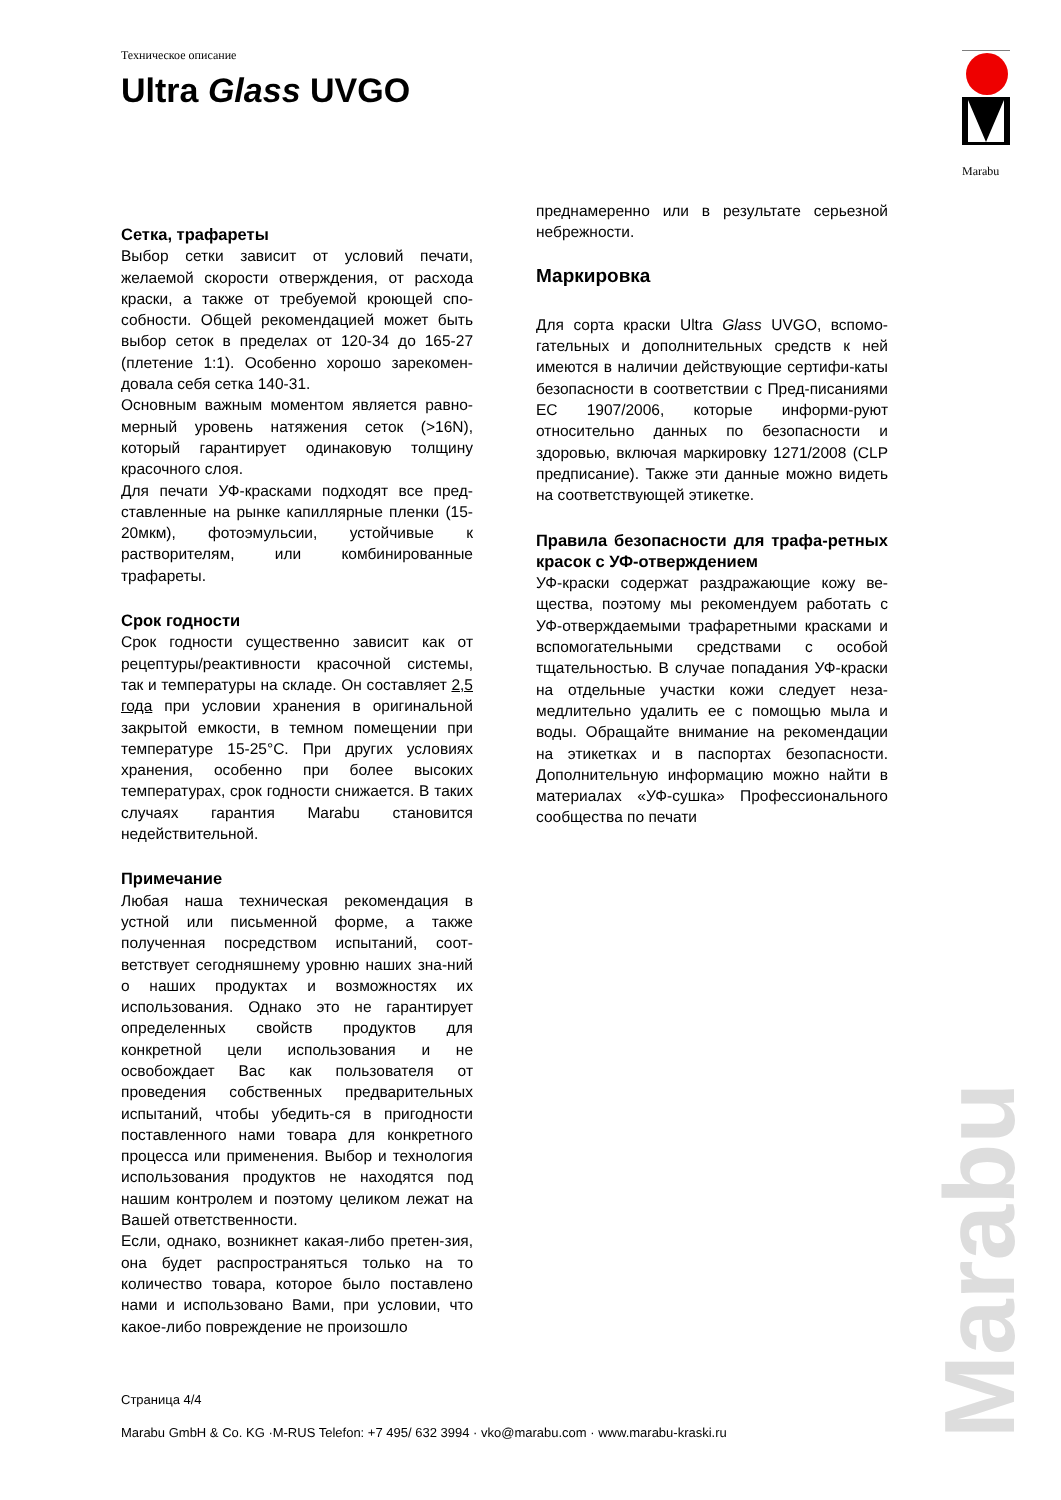Техническое описание
Ultra Glass UVGO
Marabu
Сетка, трафареты
Выбор сетки зависит от условий печати, желаемой скорости отверждения, от расхода краски, а также от требуемой кроющей спо-собности. Общей рекомендацией может быть выбор сеток в пределах от 120-34 до 165-27 (плетение 1:1). Особенно хорошо зарекомен-довала себя сетка 140-31.
Основным важным моментом является равно-мерный уровень натяжения сеток (>16N), который гарантирует одинаковую толщину красочного слоя.
Для печати УФ-красками подходят все пред-ставленные на рынке капиллярные пленки (15-20мкм), фотоэмульсии, устойчивые к растворителям, или комбинированные трафареты.
Срок годности
Срок годности существенно зависит как от рецептуры/реактивности красочной системы, так и температуры на складе. Он составляет 2,5 года при условии хранения в оригинальной закрытой емкости, в темном помещении при температуре 15-25°C. При других условиях хранения, особенно при более высоких температурах, срок годности снижается. В таких случаях гарантия Marabu становится недействительной.
Примечание
Любая наша техническая рекомендация в устной или письменной форме, а также полученная посредством испытаний, соот-ветствует сегодняшнему уровню наших зна-ний о наших продуктах и возможностях их использования. Однако это не гарантирует определенных свойств продуктов для конкретной цели использования и не освобождает Вас как пользователя от проведения собственных предварительных испытаний, чтобы убедить-ся в пригодности поставленного нами товара для конкретного процесса или применения. Выбор и технология использования продуктов не находятся под нашим контролем и поэтому целиком лежат на Вашей ответственности.
Если, однако, возникнет какая-либо претен-зия, она будет распространяться только на то количество товара, которое было поставлено нами и использовано Вами, при условии, что какое-либо повреждение не произошло
преднамеренно или в результате серьезной небрежности.
Маркировка
Для сорта краски Ultra Glass UVGO, вспомо-гательных и дополнительных средств к ней имеются в наличии действующие сертифи-каты безопасности в соответствии с Пред-писаниями ЕС 1907/2006, которые информи-руют относительно данных по безопасности и здоровью, включая маркировку 1271/2008 (CLP предписание). Также эти данные можно видеть на соответствующей этикетке.
Правила безопасности для трафа-ретных красок с УФ-отверждением
УФ-краски содержат раздражающие кожу ве-щества, поэтому мы рекомендуем работать с УФ-отверждаемыми трафаретными красками и вспомогательными средствами с особой тщательностью. В случае попадания УФ-краски на отдельные участки кожи следует неза-медлительно удалить ее с помощью мыла и воды. Обращайте внимание на рекомендации на этикетках и в паспортах безопасности. Дополнительную информацию можно найти в материалах «УФ-сушка» Профессионального сообщества по печати
Страница 4/4
Marabu GmbH & Co. KG ·M-RUS Telefon: +7 495/ 632 3994 · vko@marabu.com · www.marabu-kraski.ru
Marabu